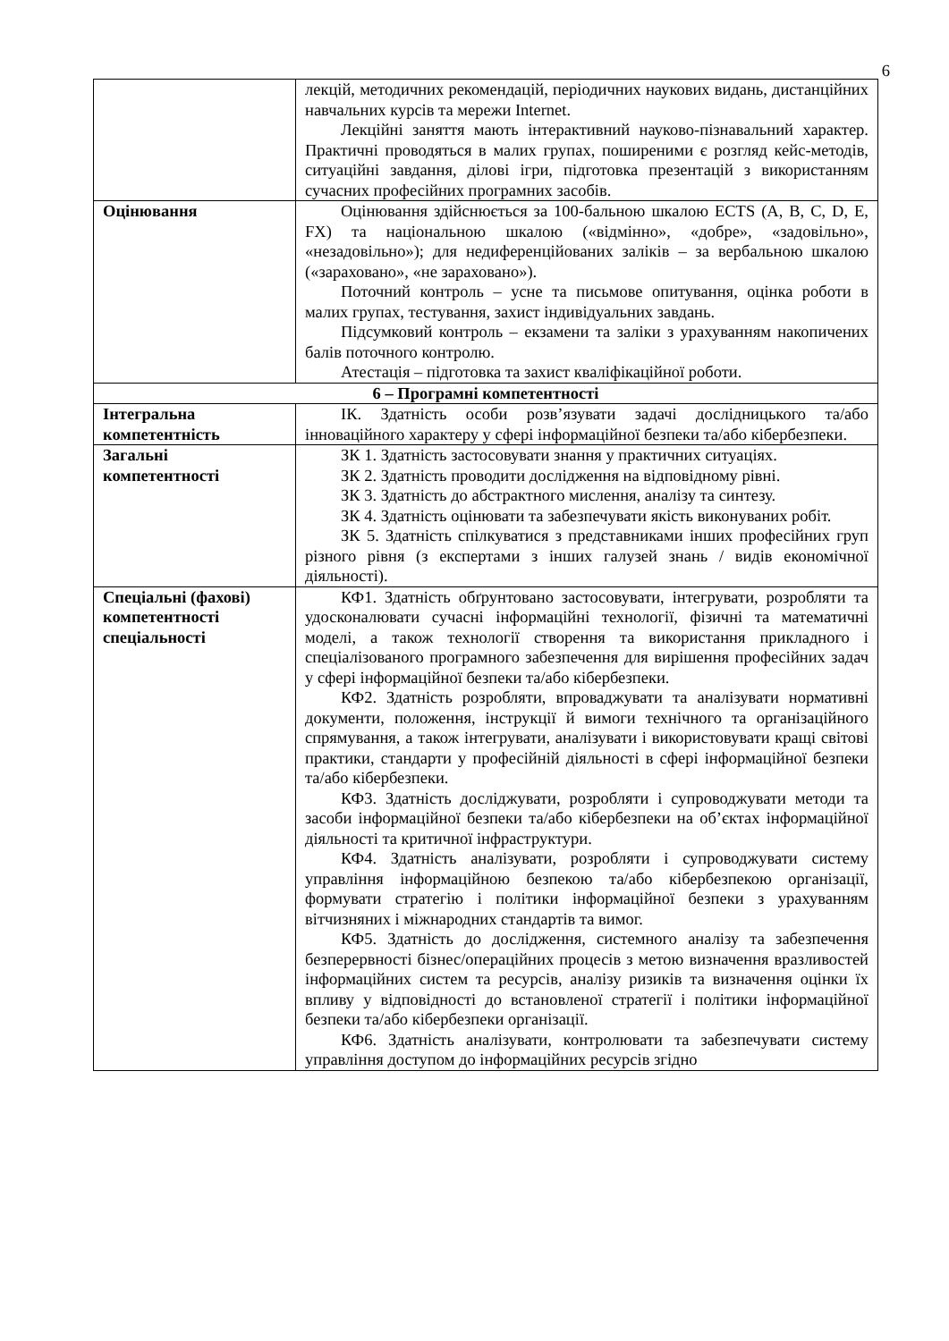6
| | лекцій, методичних рекомендацій, періодичних наукових видань, дистанційних навчальних курсів та мережи Internet. Лекційні заняття мають інтерактивний науково-пізнавальний характер. Практичні проводяться в малих групах, поширеними є розгляд кейс-методів, ситуаційні завдання, ділові ігри, підготовка презентацій з використанням сучасних професійних програмних засобів. |
| Оцінювання | Оцінювання здійснюється за 100-бальною шкалою ECTS (A, B, C, D, E, FX) та національною шкалою («відмінно», «добре», «задовільно», «незадовільно»); для недиференційованих заліків – за вербальною шкалою («зараховано», «не зараховано»). Поточний контроль – усне та письмове опитування, оцінка роботи в малих групах, тестування, захист індивідуальних завдань. Підсумковий контроль – екзамени та заліки з урахуванням накопичених балів поточного контролю. Атестація – підготовка та захист кваліфікаційної роботи. |
| 6 – Програмні компетентності | |
| Інтегральна компетентність | ІК. Здатність особи розв’язувати задачі дослідницького та/або інноваційного характеру у сфері інформаційної безпеки та/або кібербезпеки. |
| Загальні компетентності | ЗК 1. Здатність застосовувати знання у практичних ситуаціях. ЗК 2. Здатність проводити дослідження на відповідному рівні. ЗК 3. Здатність до абстрактного мислення, аналізу та синтезу. ЗК 4. Здатність оцінювати та забезпечувати якість виконуваних робіт. ЗК 5. Здатність спілкуватися з представниками інших професійних груп різного рівня (з експертами з інших галузей знань / видів економічної діяльності). |
| Спеціальні (фахові) компетентності спеціальності | КФ1. Здатність обґрунтовано застосовувати, інтегрувати, розробляти та удосконалювати сучасні інформаційні технології, фізичні та математичні моделі, а також технології створення та використання прикладного і спеціалізованого програмного забезпечення для вирішення професійних задач у сфері інформаційної безпеки та/або кібербезпеки. КФ2. Здатність розробляти, впроваджувати та аналізувати нормативні документи, положення, інструкції й вимоги технічного та організаційного спрямування, а також інтегрувати, аналізувати і використовувати кращі світові практики, стандарти у професійній діяльності в сфері інформаційної безпеки та/або кібербезпеки. КФ3. Здатність досліджувати, розробляти і супроводжувати методи та засоби інформаційної безпеки та/або кібербезпеки на об’єктах інформаційної діяльності та критичної інфраструктури. КФ4. Здатність аналізувати, розробляти і супроводжувати систему управління інформаційною безпекою та/або кібербезпекою організації, формувати стратегію і політики інформаційної безпеки з урахуванням вітчизняних і міжнародних стандартів та вимог. КФ5. Здатність до дослідження, системного аналізу та забезпечення безперервності бізнес/операційних процесів з метою визначення вразливостей інформаційних систем та ресурсів, аналізу ризиків та визначення оцінки їх впливу у відповідності до встановленої стратегії і політики інформаційної безпеки та/або кібербезпеки організації. КФ6. Здатність аналізувати, контролювати та забезпечувати систему управління доступом до інформаційних ресурсів згідно |